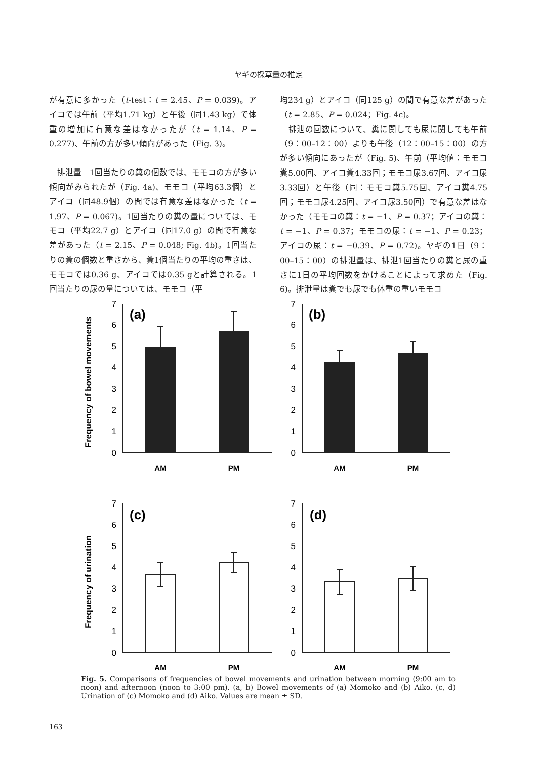ヤギの採草量の推定
が有意に多かった（t-test：t = 2.45、P = 0.039)。アイコでは午前（平均1.71 kg）と午後（同1.43 kg）で体重の増加に有意な差はなかったが（t = 1.14、P = 0.277)、午前の方が多い傾向があった（Fig. 3)。
　排泄量　1回当たりの糞の個数では、モモコの方が多い傾向がみられたが（Fig. 4a)、モモコ（平均63.3個）とアイコ（同48.9個）の間では有意な差はなかった（t = 1.97、P = 0.067)。1回当たりの糞の量については、モモコ（平均22.7 g）とアイコ（同17.0 g）の間で有意な差があった（t = 2.15、P = 0.048; Fig. 4b)。1回当たりの糞の個数と重さから、糞1個当たりの平均の重さは、モモコでは0.36 g、アイコでは0.35 gと計算される。1回当たりの尿の量については、モモコ（平
均234 g）とアイコ（同125 g）の間で有意な差があった（t = 2.85、P = 0.024；Fig. 4c)。
　排泄の回数について、糞に関しても尿に関しても午前（9：00–12：00）よりも午後（12：00–15：00）の方が多い傾向にあったが（Fig. 5)、午前（平均値：モモコ糞5.00回、アイコ糞4.33回；モモコ尿3.67回、アイコ尿3.33回）と午後（同：モモコ糞5.75回、アイコ糞4.75回；モモコ尿4.25回、アイコ尿3.50回）で有意な差はなかった（モモコの糞：t = −1、P = 0.37；アイコの糞：t = −1、P = 0.37；モモコの尿：t = −1、P = 0.23；アイコの尿：t = −0.39、P = 0.72)。ヤギの1日（9：00–15：00）の排泄量は、排泄1回当たりの糞と尿の重さに1日の平均回数をかけることによって求めた（Fig. 6)。排泄量は糞でも尿でも体重の重いモモコ
Frequency of bowel movements
Frequency of urination
7
6
5
4
3
2
1
0
7
6
5
4
3
2
1
0
7
6
5
4
3
2
1
0
7
6
5
4
3
2
1
0
(a)
(b)
(c)
(d)
AM
PM
AM
PM
AM
PM
AM
PM
Fig. 5. Comparisons of frequencies of bowel movements and urination between morning (9:00 am to noon) and afternoon (noon to 3:00 pm). (a, b) Bowel movements of (a) Momoko and (b) Aiko. (c, d) Urination of (c) Momoko and (d) Aiko. Values are mean ± SD.
163